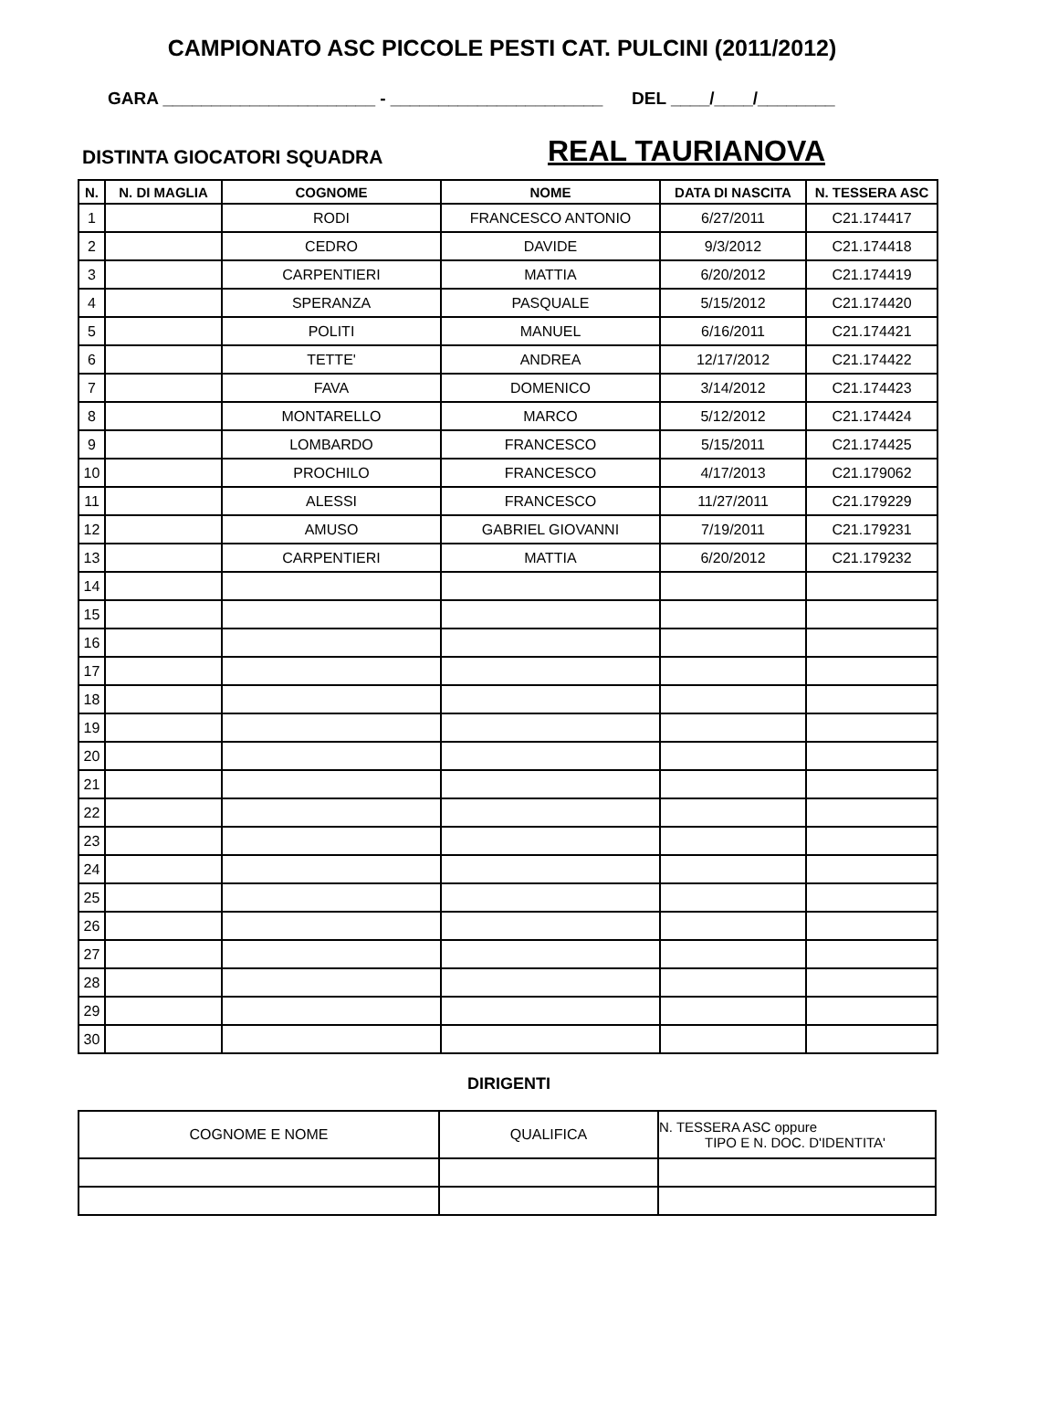CAMPIONATO ASC PICCOLE PESTI CAT. PULCINI (2011/2012)
GARA ______________________ - ______________________ DEL ____/____/________
DISTINTA GIOCATORI SQUADRA
REAL TAURIANOVA
| N. | N. DI MAGLIA | COGNOME | NOME | DATA DI NASCITA | N. TESSERA ASC |
| --- | --- | --- | --- | --- | --- |
| 1 | | RODI | FRANCESCO ANTONIO | 6/27/2011 | C21.174417 |
| 2 | | CEDRO | DAVIDE | 9/3/2012 | C21.174418 |
| 3 | | CARPENTIERI | MATTIA | 6/20/2012 | C21.174419 |
| 4 | | SPERANZA | PASQUALE | 5/15/2012 | C21.174420 |
| 5 | | POLITI | MANUEL | 6/16/2011 | C21.174421 |
| 6 | | TETTE' | ANDREA | 12/17/2012 | C21.174422 |
| 7 | | FAVA | DOMENICO | 3/14/2012 | C21.174423 |
| 8 | | MONTARELLO | MARCO | 5/12/2012 | C21.174424 |
| 9 | | LOMBARDO | FRANCESCO | 5/15/2011 | C21.174425 |
| 10 | | PROCHILO | FRANCESCO | 4/17/2013 | C21.179062 |
| 11 | | ALESSI | FRANCESCO | 11/27/2011 | C21.179229 |
| 12 | | AMUSO | GABRIEL GIOVANNI | 7/19/2011 | C21.179231 |
| 13 | | CARPENTIERI | MATTIA | 6/20/2012 | C21.179232 |
| 14 | | | | | |
| 15 | | | | | |
| 16 | | | | | |
| 17 | | | | | |
| 18 | | | | | |
| 19 | | | | | |
| 20 | | | | | |
| 21 | | | | | |
| 22 | | | | | |
| 23 | | | | | |
| 24 | | | | | |
| 25 | | | | | |
| 26 | | | | | |
| 27 | | | | | |
| 28 | | | | | |
| 29 | | | | | |
| 30 | | | | | |
DIRIGENTI
| COGNOME E NOME | QUALIFICA | N. TESSERA ASC oppure TIPO E N. DOC. D'IDENTITA' |